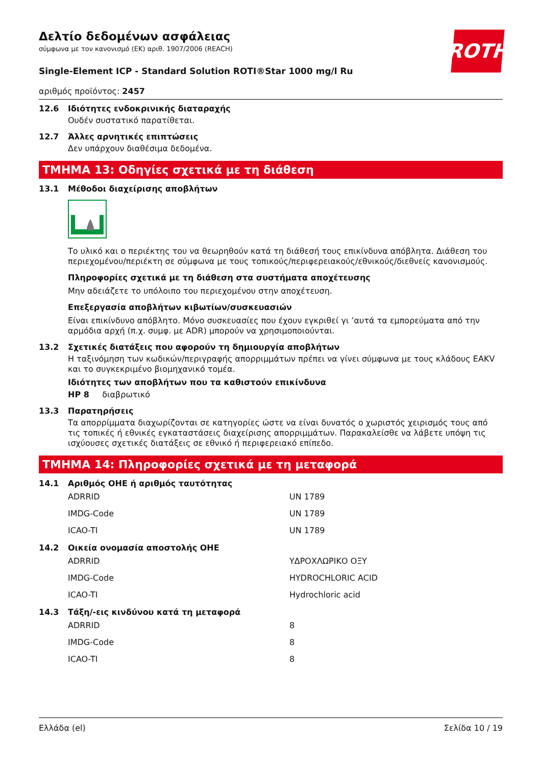Δελτίο δεδομένων ασφάλειας
σύμφωνα με τον κανονισμό (ΕΚ) αριθ. 1907/2006 (REACH)
ROTH
Single-Element ICP - Standard Solution ROTI®Star 1000 mg/l Ru
αριθμός προϊόντος: 2457
12.6 Ιδιότητες ενδοκρινικής διαταραχής
Ουδέν συστατικό παρατίθεται.
12.7 Άλλες αρνητικές επιπτώσεις
Δεν υπάρχουν διαθέσιμα δεδομένα.
ΤΜΗΜΑ 13: Οδηγίες σχετικά με τη διάθεση
13.1 Μέθοδοι διαχείρισης αποβλήτων
Το υλικό και ο περιέκτης του να θεωρηθούν κατά τη διάθεσή τους επικίνδυνα απόβλητα. Διάθεση του περιεχομένου/περιέκτη σε σύμφωνα με τους τοπικούς/περιφερειακούς/εθνικούς/διεθνείς κανονισμούς.
Πληροφορίες σχετικά με τη διάθεση στα συστήματα αποχέτευσης
Μην αδειάζετε το υπόλοιπο του περιεχομένου στην αποχέτευση.
Επεξεργασία αποβλήτων κιβωτίων/συσκευασιών
Είναι επικίνδυνο απόβλητο. Μόνο συσκευασίες που έχουν εγκριθεί γι ’αυτά τα εμπορεύματα από την αρμόδια αρχή (π.χ. συμφ. με ADR) μπορούν να χρησιμοποιούνται.
13.2 Σχετικές διατάξεις που αφορούν τη δημιουργία αποβλήτων
Η ταξινόμηση των κωδικών/περιγραφής απορριμμάτων πρέπει να γίνει σύμφωνα με τους κλάδους EAKV και το συγκεκριμένο βιομηχανικό τομέα.
Ιδιότητες των αποβλήτων που τα καθιστούν επικίνδυνα
HP 8 διαβρωτικό
13.3 Παρατηρήσεις
Τα απορρίμματα διαχωρίζονται σε κατηγορίες ώστε να είναι δυνατός ο χωριστός χειρισμός τους από τις τοπικές ή εθνικές εγκαταστάσεις διαχείρισης απορριμμάτων. Παρακαλείσθε να λάβετε υπόψη τις ισχύουσες σχετικές διατάξεις σε εθνικό ή περιφερειακό επίπεδο.
ΤΜΗΜΑ 14: Πληροφορίες σχετικά με τη μεταφορά
14.1 Αριθμός ΟΗΕ ή αριθμός ταυτότητας
| ADRRID | UN 1789 |
| IMDG-Code | UN 1789 |
| ICAO-TI | UN 1789 |
14.2 Οικεία ονομασία αποστολής ΟΗΕ
| ADRRID | ΥΔΡΟΧΛΩΡΙΚΟ ΟΞΥ |
| IMDG-Code | HYDROCHLORIC ACID |
| ICAO-TI | Hydrochloric acid |
14.3 Τάξη/-εις κινδύνου κατά τη μεταφορά
| ADRRID | 8 |
| IMDG-Code | 8 |
| ICAO-TI | 8 |
Ελλάδα (el) Σελίδα 10 / 19